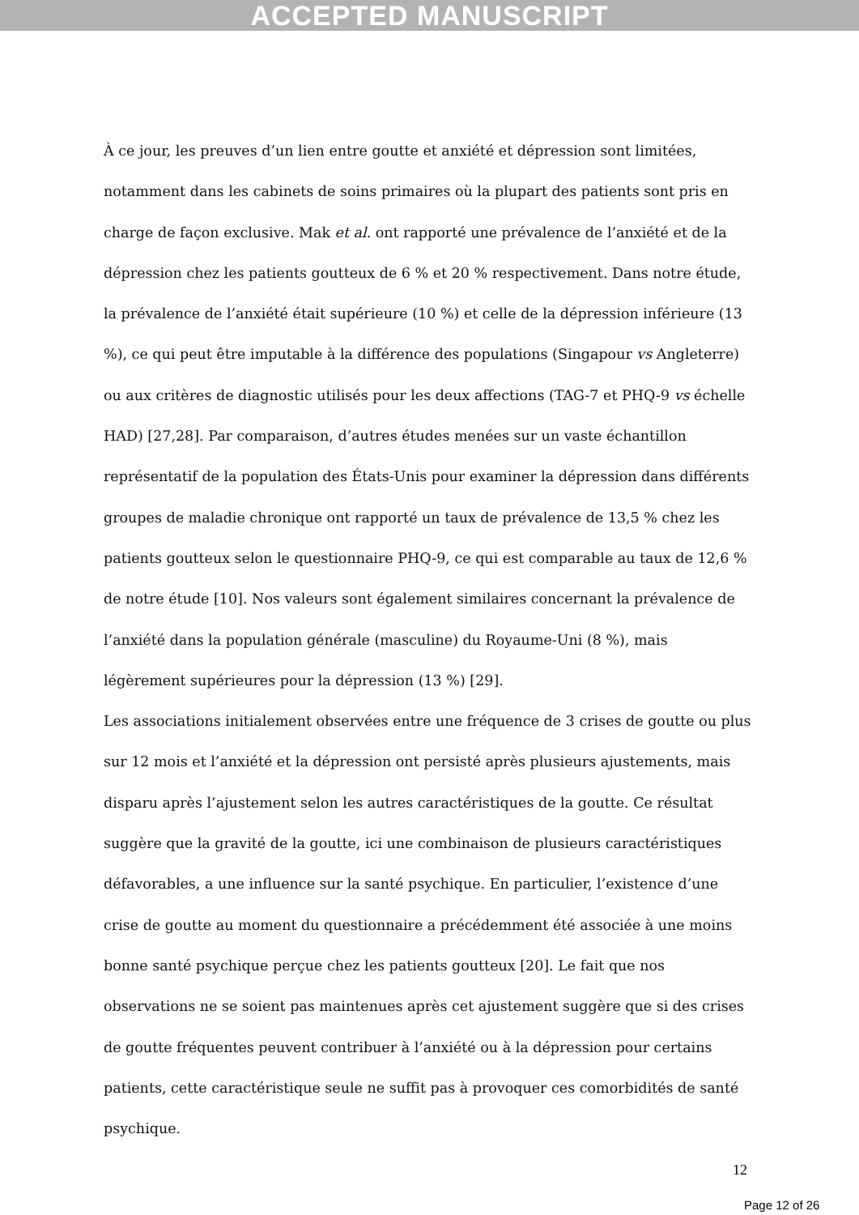ACCEPTED MANUSCRIPT
À ce jour, les preuves d’un lien entre goutte et anxiété et dépression sont limitées, notamment dans les cabinets de soins primaires où la plupart des patients sont pris en charge de façon exclusive. Mak et al. ont rapporté une prévalence de l’anxiété et de la dépression chez les patients goutteux de 6 % et 20 % respectivement. Dans notre étude, la prévalence de l’anxiété était supérieure (10 %) et celle de la dépression inférieure (13 %), ce qui peut être imputable à la différence des populations (Singapour vs Angleterre) ou aux critères de diagnostic utilisés pour les deux affections (TAG-7 et PHQ-9 vs échelle HAD) [27,28]. Par comparaison, d’autres études menées sur un vaste échantillon représentatif de la population des États-Unis pour examiner la dépression dans différents groupes de maladie chronique ont rapporté un taux de prévalence de 13,5 % chez les patients goutteux selon le questionnaire PHQ-9, ce qui est comparable au taux de 12,6 % de notre étude [10]. Nos valeurs sont également similaires concernant la prévalence de l’anxiété dans la population générale (masculine) du Royaume-Uni (8 %), mais légèrement supérieures pour la dépression (13 %) [29].
Les associations initialement observées entre une fréquence de 3 crises de goutte ou plus sur 12 mois et l’anxiété et la dépression ont persisté après plusieurs ajustements, mais disparu après l’ajustement selon les autres caractéristiques de la goutte. Ce résultat suggère que la gravité de la goutte, ici une combinaison de plusieurs caractéristiques défavorables, a une influence sur la santé psychique. En particulier, l’existence d’une crise de goutte au moment du questionnaire a précédemment été associée à une moins bonne santé psychique perçue chez les patients goutteux [20]. Le fait que nos observations ne se soient pas maintenues après cet ajustement suggère que si des crises de goutte fréquentes peuvent contribuer à l’anxiété ou à la dépression pour certains patients, cette caractéristique seule ne suffit pas à provoquer ces comorbidités de santé psychique.
12
Page 12 of 26